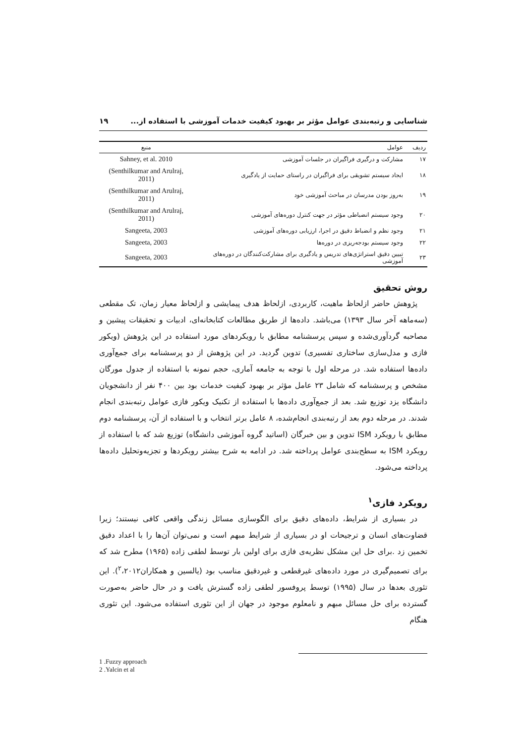شناسایی و رتبه‌بندی عوامل مؤثر بر بهبود کیفیت خدمات آموزشی با استفاده از... ۱۹
| ردیف | عوامل | منبع |
| --- | --- | --- |
| ۱۷ | مشارکت و درگیری فراگیران در جلسات آموزشی | Sahney, et al. 2010 |
| ۱۸ | ایجاد سیستم تشویقی برای فراگیران در راستای حمایت از یادگیری | (Senthilkumar and Arulraj, 2011) |
| ۱۹ | به‌روز بودن مدرسان در مباحث آموزشی خود | (Senthilkumar and Arulraj, 2011) |
| ۲۰ | وجود سیستم انضباطی مؤثر در جهت کنترل دوره‌های آموزشی | (Senthilkumar and Arulraj, 2011) |
| ۲۱ | وجود نظم و انضباط دقیق در اجرا، ارزیابی دوره‌های آموزشی | Sangeeta, 2003 |
| ۲۲ | وجود سیستم بودجه‌ریزی در دوره‌ها | Sangeeta, 2003 |
| ۲۳ | تبیین دقیق استراتژی‌های تدریس و یادگیری برای مشارکت‌کنندگان در دوره‌های آموزشی | Sangeeta, 2003 |
روش تحقیق
پژوهش حاضر ازلحاظ ماهیت، کاربردی، ازلحاظ هدف پیمایشی و ازلحاظ معیار زمان، تک مقطعی (سه‌ماهه آخر سال ۱۳۹۳) می‌باشد. داده‌ها از طریق مطالعات کتابخانه‌ای، ادبیات و تحقیقات پیشین و مصاحبه گردآوری‌شده و سپس پرسشنامه مطابق با رویکردهای مورد استفاده در این پژوهش (ویکور فازی و مدل‌سازی ساختاری تفسیری) تدوین گردید. در این پژوهش از دو پرسشنامه برای جمع‌آوری داده‌ها استفاده شد. در مرحله اول با توجه به جامعه آماری، حجم نمونه با استفاده از جدول مورگان مشخص و پرسشنامه که شامل ۲۳ عامل مؤثر بر بهبود کیفیت خدمات بود بین ۴۰۰ نفر از دانشجویان دانشگاه یزد توزیع شد. بعد از جمع‌آوری داده‌ها با استفاده از تکنیک ویکور فازی عوامل رتبه‌بندی انجام شدند. در مرحله دوم بعد از رتبه‌بندی انجام‌شده، ۸ عامل برتر انتخاب و با استفاده از آن، پرسشنامه دوم مطابق با رویکرد ISM تدوین و بین خبرگان (اساتید گروه آموزشی دانشگاه) توزیع شد که با استفاده از رویکرد ISM به سطح‌بندی عوامل پرداخته شد. در ادامه به شرح بیشتر رویکردها و تجزیه‌وتحلیل داده‌ها پرداخته می‌شود.
رویکرد فازی<sup>۱</sup>
در بسیاری از شرایط، داده‌های دقیق برای الگوسازی مسائل زندگی واقعی کافی نیستند؛ زیرا قضاوت‌های انسان و ترجیحات او در بسیاری از شرایط مبهم است و نمی‌توان آن‌ها را با اعداد دقیق تخمین زد .برای حل این مشکل نظریه‌ی فازی برای اولین بار توسط لطفی زاده (۱۹۶۵) مطرح شد که برای تصمیم‌گیری در مورد داده‌های غیرقطعی و غیردقیق مناسب بود (یالسین و همکاران<sup>۲</sup>،۲۰۱۲). این تئوری بعدها در سال (۱۹۹۵) توسط پروفسور لطفی زاده گسترش یافت و در حال حاضر به‌صورت گسترده برای حل مسائل مبهم و نامعلوم موجود در جهان از این تئوری استفاده می‌شود. این تئوری هنگام
1 .Fuzzy approach
2 .Yalcin et al